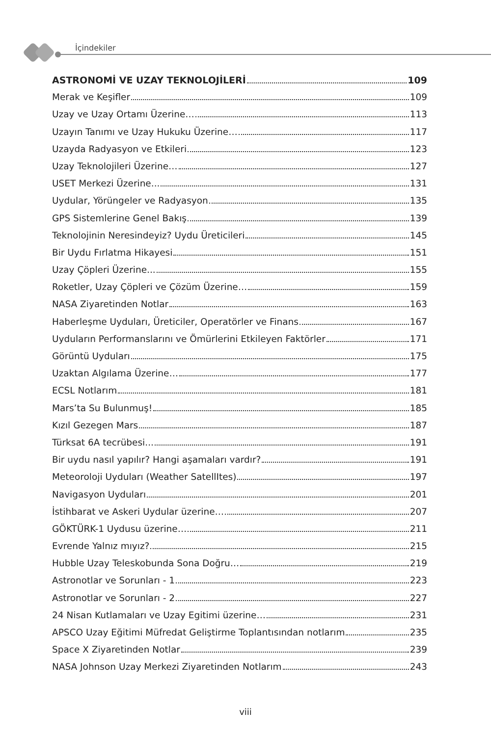İçindekiler
ASTRONOMİ VE UZAY TEKNOLOJİLERİ 109
Merak ve Keşifler 109
Uzay ve Uzay Ortamı Üzerine… 113
Uzayın Tanımı ve Uzay Hukuku Üzerine… 117
Uzayda Radyasyon ve Etkileri 123
Uzay Teknolojileri Üzerine… 127
USET Merkezi Üzerine... 131
Uydular, Yörüngeler ve Radyasyon 135
GPS Sistemlerine Genel Bakış 139
Teknolojinin Neresindeyiz? Uydu Üreticileri 145
Bir Uydu Fırlatma Hikayesi 151
Uzay Çöpleri Üzerine... 155
Roketler, Uzay Çöpleri ve Çözüm Üzerine… 159
NASA Ziyaretinden Notlar 163
Haberleşme Uyduları, Üreticiler, Operatörler ve Finans 167
Uyduların Performanslarını ve Ömürlerini Etkileyen Faktörler 171
Görüntü Uyduları 175
Uzaktan Algılama Üzerine… 177
ECSL Notlarım 181
Mars’ta Su Bulunmuş! 185
Kızıl Gezegen Mars 187
Türksat 6A tecrübesi... 191
Bir uydu nasıl yapılır? Hangi aşamaları vardır? 191
Meteoroloji Uyduları (Weather SatellItes) 197
Navigasyon Uyduları 201
İstihbarat ve Askeri Uydular üzerine… 207
GÖKTÜRK-1 Uydusu üzerine… 211
Evrende Yalnız mıyız? 215
Hubble Uzay Teleskobunda Sona Doğru… 219
Astronotlar ve Sorunları - 1 223
Astronotlar ve Sorunları - 2 227
24 Nisan Kutlamaları ve Uzay Egitimi üzerine… 231
APSCO Uzay Eğitimi Müfredat Geliştirme Toplantısından notlarım 235
Space X Ziyaretinden Notlar 239
NASA Johnson Uzay Merkezi Ziyaretinden Notlarım 243
viii